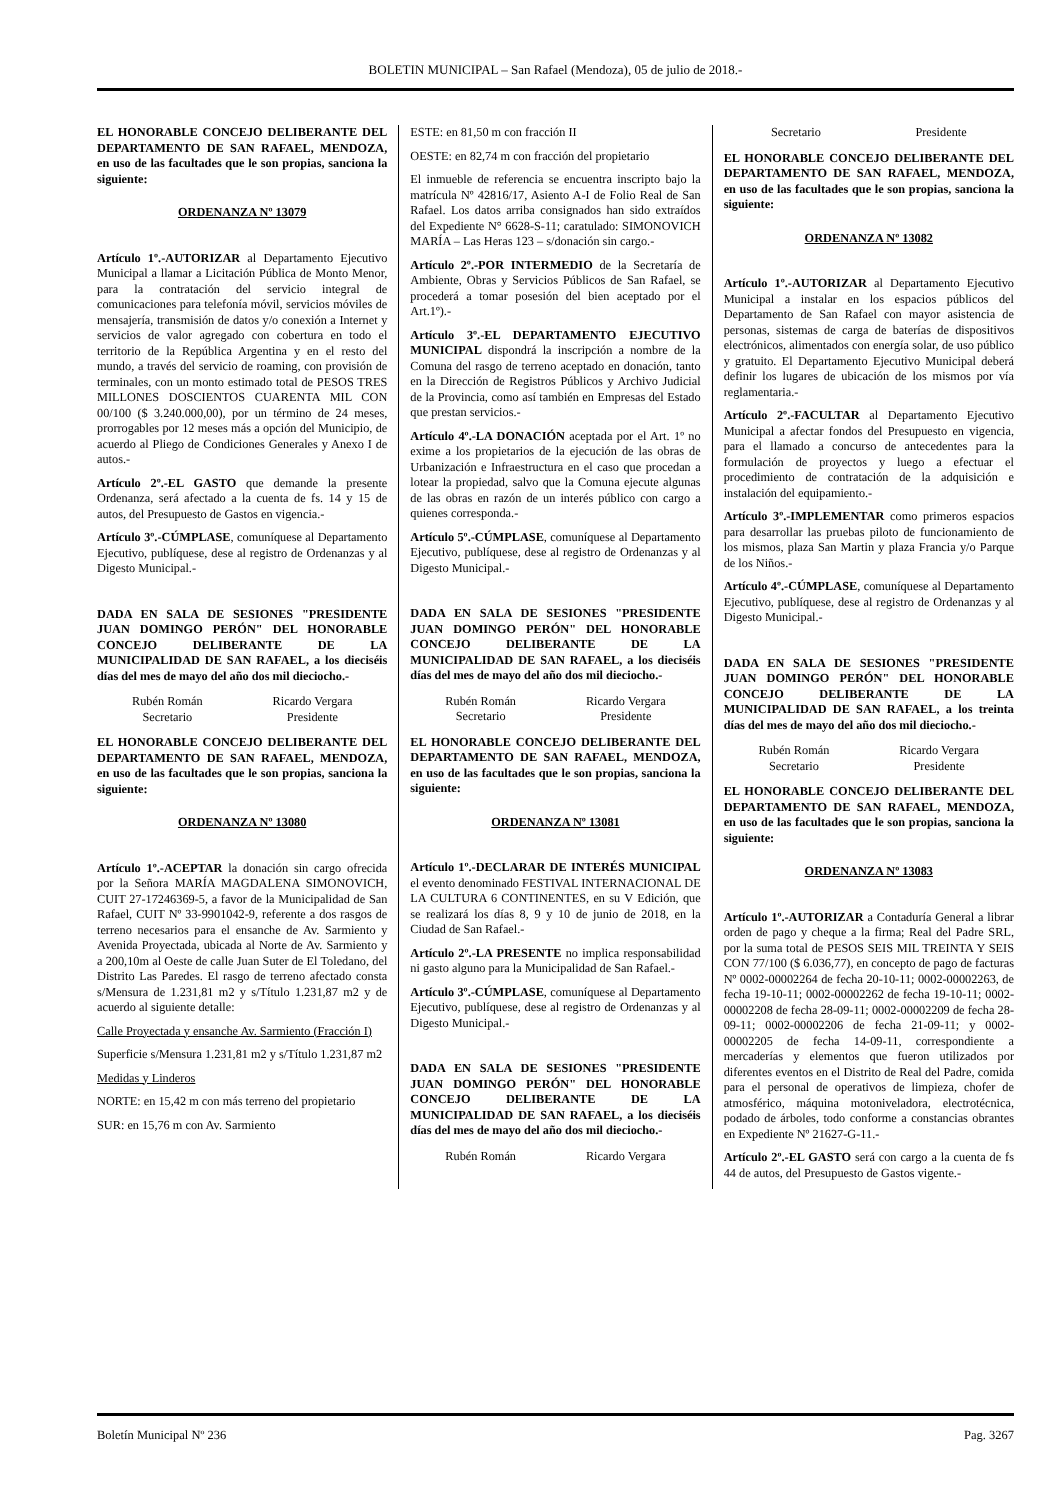BOLETIN MUNICIPAL – San Rafael (Mendoza), 05 de julio de 2018.-
EL HONORABLE CONCEJO DELIBERANTE DEL DEPARTAMENTO DE SAN RAFAEL, MENDOZA, en uso de las facultades que le son propias, sanciona la siguiente:
ORDENANZA Nº 13079
Artículo 1º.-AUTORIZAR al Departamento Ejecutivo Municipal a llamar a Licitación Pública de Monto Menor, para la contratación del servicio integral de comunicaciones para telefonía móvil, servicios móviles de mensajería, transmisión de datos y/o conexión a Internet y servicios de valor agregado con cobertura en todo el territorio de la República Argentina y en el resto del mundo, a través del servicio de roaming, con provisión de terminales, con un monto estimado total de PESOS TRES MILLONES DOSCIENTOS CUARENTA MIL CON 00/100 ($ 3.240.000,00), por un término de 24 meses, prorrogables por 12 meses más a opción del Municipio, de acuerdo al Pliego de Condiciones Generales y Anexo I de autos.-
Artículo 2º.-EL GASTO que demande la presente Ordenanza, será afectado a la cuenta de fs. 14 y 15 de autos, del Presupuesto de Gastos en vigencia.-
Artículo 3º.-CÚMPLASE, comuníquese al Departamento Ejecutivo, publíquese, dese al registro de Ordenanzas y al Digesto Municipal.-
DADA EN SALA DE SESIONES "PRESIDENTE JUAN DOMINGO PERÓN" DEL HONORABLE CONCEJO DELIBERANTE DE LA MUNICIPALIDAD DE SAN RAFAEL, a los dieciséis días del mes de mayo del año dos mil dieciocho.-
Rubén Román
Secretario
Ricardo Vergara
Presidente
EL HONORABLE CONCEJO DELIBERANTE DEL DEPARTAMENTO DE SAN RAFAEL, MENDOZA, en uso de las facultades que le son propias, sanciona la siguiente:
ORDENANZA Nº 13080
Artículo 1º.-ACEPTAR la donación sin cargo ofrecida por la Señora MARÍA MAGDALENA SIMONOVICH, CUIT 27-17246369-5, a favor de la Municipalidad de San Rafael, CUIT Nº 33-9901042-9, referente a dos rasgos de terreno necesarios para el ensanche de Av. Sarmiento y Avenida Proyectada, ubicada al Norte de Av. Sarmiento y a 200,10m al Oeste de calle Juan Suter de El Toledano, del Distrito Las Paredes. El rasgo de terreno afectado consta s/Mensura de 1.231,81 m2 y s/Título 1.231,87 m2 y de acuerdo al siguiente detalle:
Calle Proyectada y ensanche Av. Sarmiento (Fracción I)
Superficie s/Mensura 1.231,81 m2 y s/Título 1.231,87 m2
Medidas y Linderos
NORTE: en 15,42 m con más terreno del propietario
SUR: en 15,76 m con Av. Sarmiento
ESTE: en 81,50 m con fracción II
OESTE: en 82,74 m con fracción del propietario
El inmueble de referencia se encuentra inscripto bajo la matrícula Nº 42816/17, Asiento A-I de Folio Real de San Rafael. Los datos arriba consignados han sido extraídos del Expediente N° 6628-S-11; caratulado: SIMONOVICH MARÍA – Las Heras 123 – s/donación sin cargo.-
Artículo 2º.-POR INTERMEDIO de la Secretaría de Ambiente, Obras y Servicios Públicos de San Rafael, se procederá a tomar posesión del bien aceptado por el Art.1º).-
Artículo 3º.-EL DEPARTAMENTO EJECUTIVO MUNICIPAL dispondrá la inscripción a nombre de la Comuna del rasgo de terreno aceptado en donación, tanto en la Dirección de Registros Públicos y Archivo Judicial de la Provincia, como así también en Empresas del Estado que prestan servicios.-
Artículo 4º.-LA DONACIÓN aceptada por el Art. 1º no exime a los propietarios de la ejecución de las obras de Urbanización e Infraestructura en el caso que procedan a lotear la propiedad, salvo que la Comuna ejecute algunas de las obras en razón de un interés público con cargo a quienes corresponda.-
Artículo 5º.-CÚMPLASE, comuníquese al Departamento Ejecutivo, publíquese, dese al registro de Ordenanzas y al Digesto Municipal.-
DADA EN SALA DE SESIONES "PRESIDENTE JUAN DOMINGO PERÓN" DEL HONORABLE CONCEJO DELIBERANTE DE LA MUNICIPALIDAD DE SAN RAFAEL, a los dieciséis días del mes de mayo del año dos mil dieciocho.-
Rubén Román
Secretario
Ricardo Vergara
Presidente
EL HONORABLE CONCEJO DELIBERANTE DEL DEPARTAMENTO DE SAN RAFAEL, MENDOZA, en uso de las facultades que le son propias, sanciona la siguiente:
ORDENANZA Nº 13081
Artículo 1º.-DECLARAR DE INTERÉS MUNICIPAL el evento denominado FESTIVAL INTERNACIONAL DE LA CULTURA 6 CONTINENTES, en su V Edición, que se realizará los días 8, 9 y 10 de junio de 2018, en la Ciudad de San Rafael.-
Artículo 2º.-LA PRESENTE no implica responsabilidad ni gasto alguno para la Municipalidad de San Rafael.-
Artículo 3º.-CÚMPLASE, comuníquese al Departamento Ejecutivo, publíquese, dese al registro de Ordenanzas y al Digesto Municipal.-
DADA EN SALA DE SESIONES "PRESIDENTE JUAN DOMINGO PERÓN" DEL HONORABLE CONCEJO DELIBERANTE DE LA MUNICIPALIDAD DE SAN RAFAEL, a los dieciséis días del mes de mayo del año dos mil dieciocho.-
Rubén Román Ricardo Vergara
Secretario Presidente
EL HONORABLE CONCEJO DELIBERANTE DEL DEPARTAMENTO DE SAN RAFAEL, MENDOZA, en uso de las facultades que le son propias, sanciona la siguiente:
ORDENANZA Nº 13082
Artículo 1º.-AUTORIZAR al Departamento Ejecutivo Municipal a instalar en los espacios públicos del Departamento de San Rafael con mayor asistencia de personas, sistemas de carga de baterías de dispositivos electrónicos, alimentados con energía solar, de uso público y gratuito. El Departamento Ejecutivo Municipal deberá definir los lugares de ubicación de los mismos por vía reglamentaria.-
Artículo 2º.-FACULTAR al Departamento Ejecutivo Municipal a afectar fondos del Presupuesto en vigencia, para el llamado a concurso de antecedentes para la formulación de proyectos y luego a efectuar el procedimiento de contratación de la adquisición e instalación del equipamiento.-
Artículo 3º.-IMPLEMENTAR como primeros espacios para desarrollar las pruebas piloto de funcionamiento de los mismos, plaza San Martin y plaza Francia y/o Parque de los Niños.-
Artículo 4º.-CÚMPLASE, comuníquese al Departamento Ejecutivo, publíquese, dese al registro de Ordenanzas y al Digesto Municipal.-
DADA EN SALA DE SESIONES "PRESIDENTE JUAN DOMINGO PERÓN" DEL HONORABLE CONCEJO DELIBERANTE DE LA MUNICIPALIDAD DE SAN RAFAEL, a los treinta días del mes de mayo del año dos mil dieciocho.-
Rubén Román
Secretario
Ricardo Vergara
Presidente
EL HONORABLE CONCEJO DELIBERANTE DEL DEPARTAMENTO DE SAN RAFAEL, MENDOZA, en uso de las facultades que le son propias, sanciona la siguiente:
ORDENANZA Nº 13083
Artículo 1º.-AUTORIZAR a Contaduría General a librar orden de pago y cheque a la firma; Real del Padre SRL, por la suma total de PESOS SEIS MIL TREINTA Y SEIS CON 77/100 ($ 6.036,77), en concepto de pago de facturas Nº 0002-00002264 de fecha 20-10-11; 0002-00002263, de fecha 19-10-11; 0002-00002262 de fecha 19-10-11; 0002-00002208 de fecha 28-09-11; 0002-00002209 de fecha 28-09-11; 0002-00002206 de fecha 21-09-11; y 0002-00002205 de fecha 14-09-11, correspondiente a mercaderías y elementos que fueron utilizados por diferentes eventos en el Distrito de Real del Padre, comida para el personal de operativos de limpieza, chofer de atmosférico, máquina motoniveladora, electrotécnica, podado de árboles, todo conforme a constancias obrantes en Expediente Nº 21627-G-11.-
Artículo 2º.-EL GASTO será con cargo a la cuenta de fs 44 de autos, del Presupuesto de Gastos vigente.-
Boletín Municipal Nº 236 Pag. 3267